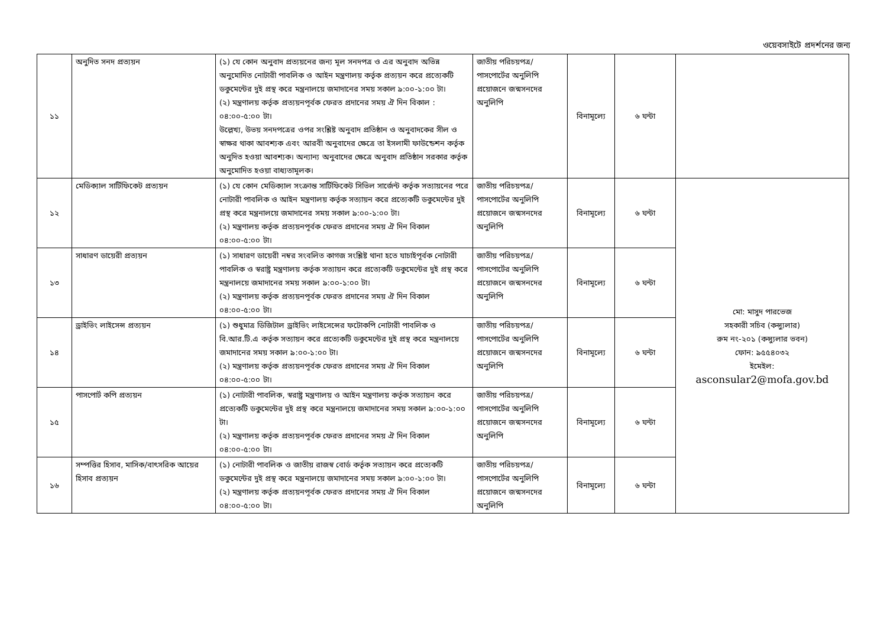ওয়েবসাইটে প্রদর্শনের জন্য
| ১১ | অনুদিত সনদ প্রত্যয়ন | (১) যে কোন অনুবাদ প্রত্যয়নের জন্য মূল সনদপত্র ও এর অনুবাদ অভিন্ন অনুমোদিত নোটারী পাবলিক ও আইন মন্ত্রণালয় কর্তৃক প্রত্যয়ন করে প্রত্যেকটি ডকুমেন্টের দুই প্রস্থ করে মন্ত্রনালয়ে জমাদানের সময় সকাল ৯:০০-১:০০ টা। (২) মন্ত্রণালয় কর্তৃক প্রত্যয়নপূর্বক ফেরত প্রদানের সময় ঐ দিন বিকাল : ০৪:০০-৫:০০ টা। উল্লেখ্য, উভয় সনদপত্রের ওপর সংশ্লিষ্ট অনুবাদ প্রতিষ্ঠান ও অনুবাদকের সীল ও স্বাক্ষর থাকা আবশ্যক এবং আরবী অনুবাদের ক্ষেত্রে তা ইসলামী ফাউন্ডেশন কর্তৃক অনুদিত হওয়া আবশ্যক। অন্যান্য অনুবাদের ক্ষেত্রে অনুবাদ প্রতিষ্ঠান সরকার কর্তৃক অনুমোদিত হওয়া বাধ্যতামূলক। | জাতীয় পরিচয়পত্র/পাসপোর্টের অনুলিপি প্রয়োজনে জন্মসনদের অনুলিপি | বিনামূল্যে | ৬ ঘন্টা | |
| ১২ | মেডিক্যাল সার্টিফিকেট প্রত্যয়ন | (১) যে কোন মেডিক্যাল সংক্রান্ত সার্টিফিকেট সিভিল সার্জেন্ট কর্তৃক সত্যায়নের পরে নোটারী পাবলিক ও আইন মন্ত্রণালয় কর্তৃক সত্যায়ন করে প্রত্যেকটি ডকুমেন্টের দুই প্রস্থ করে মন্ত্রনালয়ে জমাদানের সময় সকাল ৯:০০-১:০০ টা। (২) মন্ত্রণালয় কর্তৃক প্রত্যয়নপূর্বক ফেরত প্রদানের সময় ঐ দিন বিকাল ০৪:০০-৫:০০ টা। | জাতীয় পরিচয়পত্র/পাসপোর্টের অনুলিপি প্রয়োজনে জন্মসনদের অনুলিপি | বিনামূল্যে | ৬ ঘন্টা | মো: মাসুদ পারভেজ সহকারী সচিব (কন্স্যুলার) রুম নং-২০১ (কন্স্যুলার ভবন) ফোন: ৯৫৫৪০৩২ ইমেইল: asconsular2@mofa.gov.bd |
| ১৩ | সাধারণ ডায়েরী প্রত্যয়ন | (১) সাধারণ ডায়েরী নম্বর সংবলিত কাগজ সংশ্লিষ্ট থানা হতে যাচাইপূর্বক নোটারী পাবলিক ও স্বরাষ্ট্র মন্ত্রণালয় কর্তৃক সত্যায়ন করে প্রত্যেকটি ডকুমেন্টের দুই প্রস্থ করে মন্ত্রনালয়ে জমাদানের সময় সকাল ৯:০০-১:০০ টা। (২) মন্ত্রণালয় কর্তৃক প্রত্যয়নপূর্বক ফেরত প্রদানের সময় ঐ দিন বিকাল ০৪:০০-৫:০০ টা। | জাতীয় পরিচয়পত্র/পাসপোর্টের অনুলিপি প্রয়োজনে জন্মসনদের অনুলিপি | বিনামূল্যে | ৬ ঘন্টা | |
| ১৪ | ড্রাইভিং লাইসেন্স প্রত্যয়ন | (১) শুধুমাত্র ডিজিটাল ড্রাইভিং লাইসেন্সের ফটোকপি নোটারী পাবলিক ও বি.আর.টি.এ কর্তৃক সত্যায়ন করে প্রত্যেকটি ডকুমেন্টের দুই প্রস্থ করে মন্ত্রনালয়ে জমাদানের সময় সকাল ৯:০০-১:০০ টা। (২) মন্ত্রণালয় কর্তৃক প্রত্যয়নপূর্বক ফেরত প্রদানের সময় ঐ দিন বিকাল ০৪:০০-৫:০০ টা। | জাতীয় পরিচয়পত্র/পাসপোর্টের অনুলিপি প্রয়োজনে জন্মসনদের অনুলিপি | বিনামূল্যে | ৬ ঘন্টা | |
| ১৫ | পাসপোর্ট কপি প্রত্যয়ন | (১) নোটারী পাবলিক, স্বরাষ্ট্র মন্ত্রণালয় ও আইন মন্ত্রণালয় কর্তৃক সত্যায়ন করে প্রত্যেকটি ডকুমেন্টের দুই প্রস্থ করে মন্ত্রনালয়ে জমাদানের সময় সকাল ৯:০০-১:০০ টা। (২) মন্ত্রণালয় কর্তৃক প্রত্যয়নপূর্বক ফেরত প্রদানের সময় ঐ দিন বিকাল ০৪:০০-৫:০০ টা। | জাতীয় পরিচয়পত্র/পাসপোর্টের অনুলিপি প্রয়োজনে জন্মসনদের অনুলিপি | বিনামূল্যে | ৬ ঘন্টা | |
| ১৬ | সম্পত্তির হিসাব, মাসিক/বাৎসরিক আয়ের হিসাব প্রত্যয়ন | (১) নোটারী পাবলিক ও জাতীয় রাজস্ব বোর্ড কর্তৃক সত্যায়ন করে প্রত্যেকটি ডকুমেন্টের দুই প্রস্থ করে মন্ত্রনালয়ে জমাদানের সময় সকাল ৯:০০-১:০০ টা। (২) মন্ত্রণালয় কর্তৃক প্রত্যয়নপূর্বক ফেরত প্রদানের সময় ঐ দিন বিকাল ০৪:০০-৫:০০ টা। | জাতীয় পরিচয়পত্র/পাসপোর্টের অনুলিপি প্রয়োজনে জন্মসনদের অনুলিপি | বিনামূল্যে | ৬ ঘন্টা | |